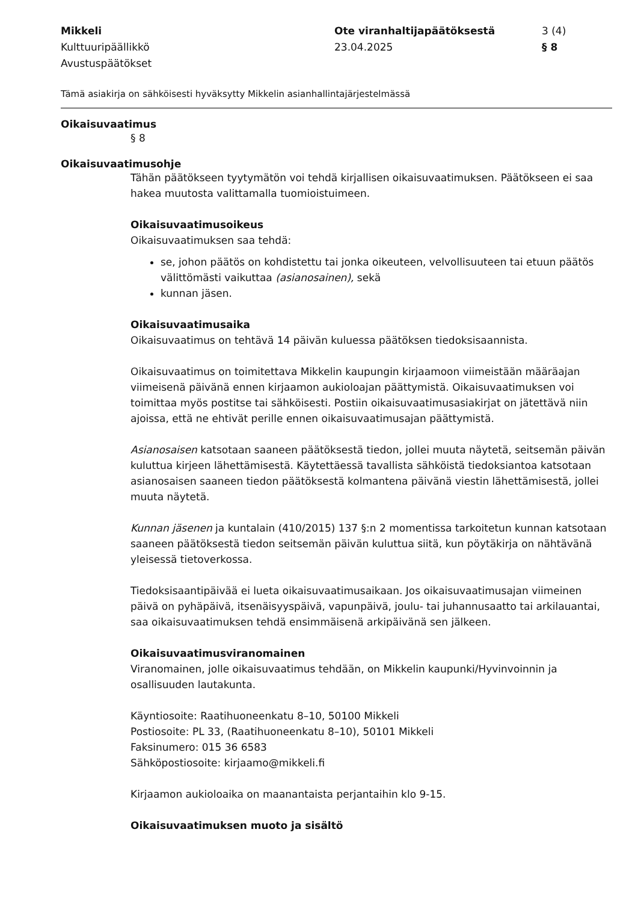Mikkeli
Kulttuuripäällikkö
Avustuspäätökset
Ote viranhaltijapäätöksestä
23.04.2025
3 (4)
§ 8
Tämä asiakirja on sähköisesti hyväksytty Mikkelin asianhallintajärjestelmässä
Oikaisuvaatimus
§ 8
Oikaisuvaatimusohje
Tähän päätökseen tyytymätön voi tehdä kirjallisen oikaisuvaatimuksen. Päätökseen ei saa hakea muutosta valittamalla tuomioistuimeen.
Oikaisuvaatimusoikeus
Oikaisuvaatimuksen saa tehdä:
se, johon päätös on kohdistettu tai jonka oikeuteen, velvollisuuteen tai etuun päätös välittömästi vaikuttaa (asianosainen), sekä
kunnan jäsen.
Oikaisuvaatimusaika
Oikaisuvaatimus on tehtävä 14 päivän kuluessa päätöksen tiedoksisaannista.
Oikaisuvaatimus on toimitettava Mikkelin kaupungin kirjaamoon viimeistään määräajan viimeisenä päivänä ennen kirjaamon aukioloajan päättymistä. Oikaisuvaatimuksen voi toimittaa myös postitse tai sähköisesti. Postiin oikaisuvaatimusasiakirjat on jätettävä niin ajoissa, että ne ehtivät perille ennen oikaisuvaatimusajan päättymistä.
Asianosaisen katsotaan saaneen päätöksestä tiedon, jollei muuta näytetä, seitsemän päivän kuluttua kirjeen lähettämisestä. Käytettäessä tavallista sähköistä tiedoksiantoa katsotaan asianosaisen saaneen tiedon päätöksestä kolmantena päivänä viestin lähettämisestä, jollei muuta näytetä.
Kunnan jäsenen ja kuntalain (410/2015) 137 §:n 2 momentissa tarkoitetun kunnan katsotaan saaneen päätöksestä tiedon seitsemän päivän kuluttua siitä, kun pöytäkirja on nähtävänä yleisessä tietoverkossa.
Tiedoksisaantipäivää ei lueta oikaisuvaatimusaikaan. Jos oikaisuvaatimusajan viimeinen päivä on pyhäpäivä, itsenäisyyspäivä, vapunpäivä, joulu- tai juhannusaatto tai arkilauantai, saa oikaisuvaatimuksen tehdä ensimmäisenä arkipäivänä sen jälkeen.
Oikaisuvaatimusviranomainen
Viranomainen, jolle oikaisuvaatimus tehdään, on Mikkelin kaupunki/Hyvinvoinnin ja osallisuuden lautakunta.
Käyntiosoite: Raatihuoneenkatu 8–10, 50100 Mikkeli
Postiosoite: PL 33, (Raatihuoneenkatu 8–10), 50101 Mikkeli
Faksinumero: 015 36 6583
Sähköpostiosoite: kirjaamo@mikkeli.fi
Kirjaamon aukioloaika on maanantaista perjantaihin klo 9-15.
Oikaisuvaatimuksen muoto ja sisältö